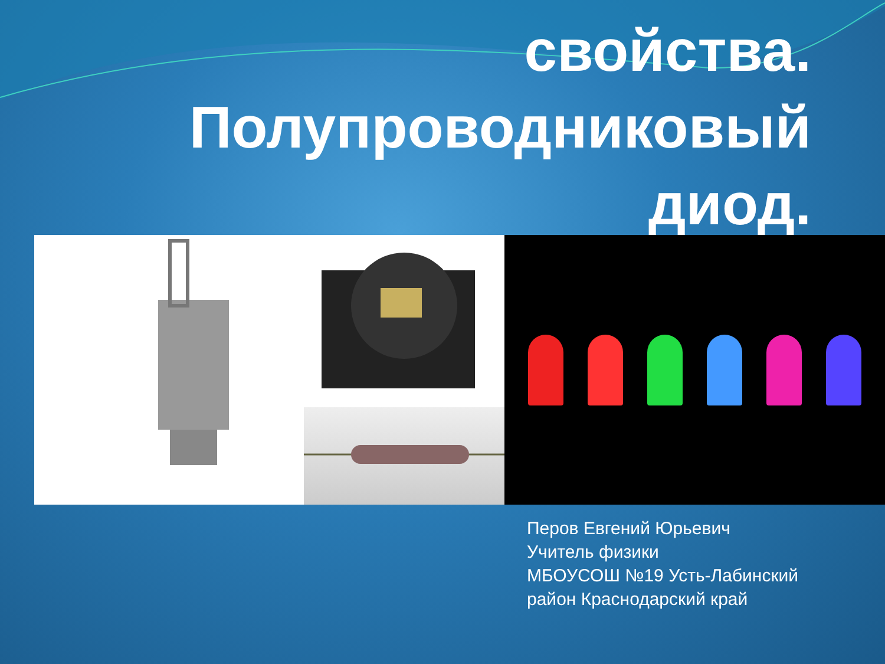свойства.
Полупроводниковый
диод.
Перов Евгений Юрьевич
Учитель физики
МБОУСОШ №19 Усть-Лабинский
район Краснодарский край